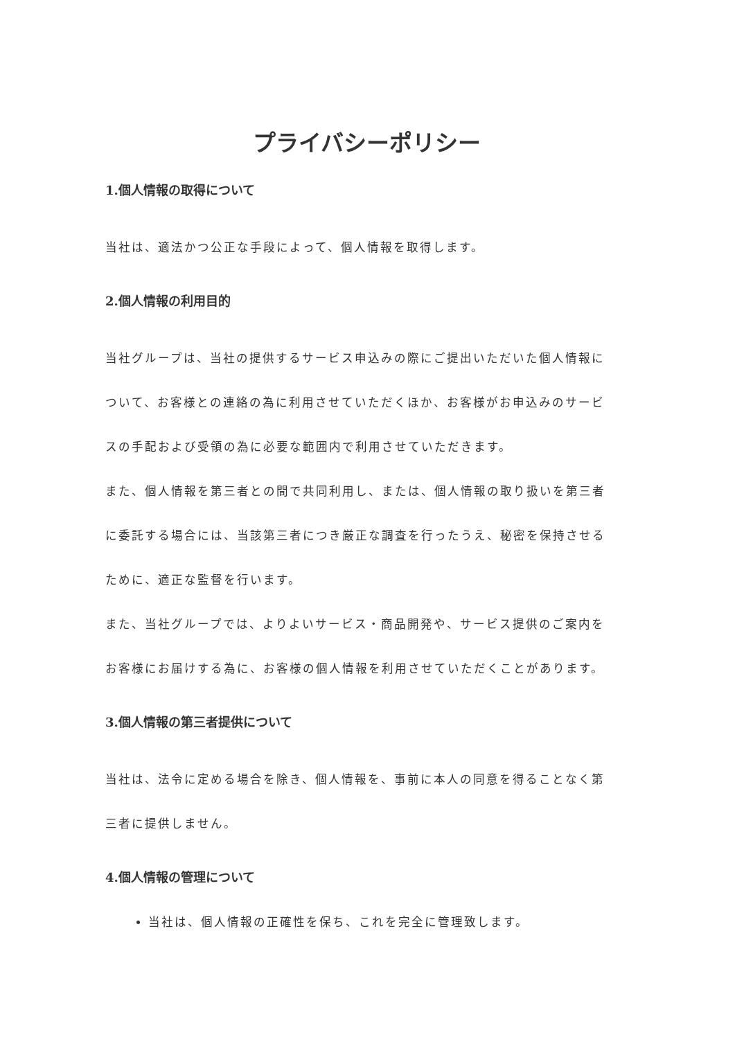プライバシーポリシー
1.個人情報の取得について
当社は、適法かつ公正な手段によって、個人情報を取得します。
2.個人情報の利用目的
当社グループは、当社の提供するサービス申込みの際にご提出いただいた個人情報について、お客様との連絡の為に利用させていただくほか、お客様がお申込みのサービスの手配および受領の為に必要な範囲内で利用させていただきます。
また、個人情報を第三者との間で共同利用し、または、個人情報の取り扱いを第三者に委託する場合には、当該第三者につき厳正な調査を行ったうえ、秘密を保持させるために、適正な監督を行います。
また、当社グループでは、よりよいサービス・商品開発や、サービス提供のご案内をお客様にお届けする為に、お客様の個人情報を利用させていただくことがあります。
3.個人情報の第三者提供について
当社は、法令に定める場合を除き、個人情報を、事前に本人の同意を得ることなく第三者に提供しません。
4.個人情報の管理について
当社は、個人情報の正確性を保ち、これを完全に管理致します。